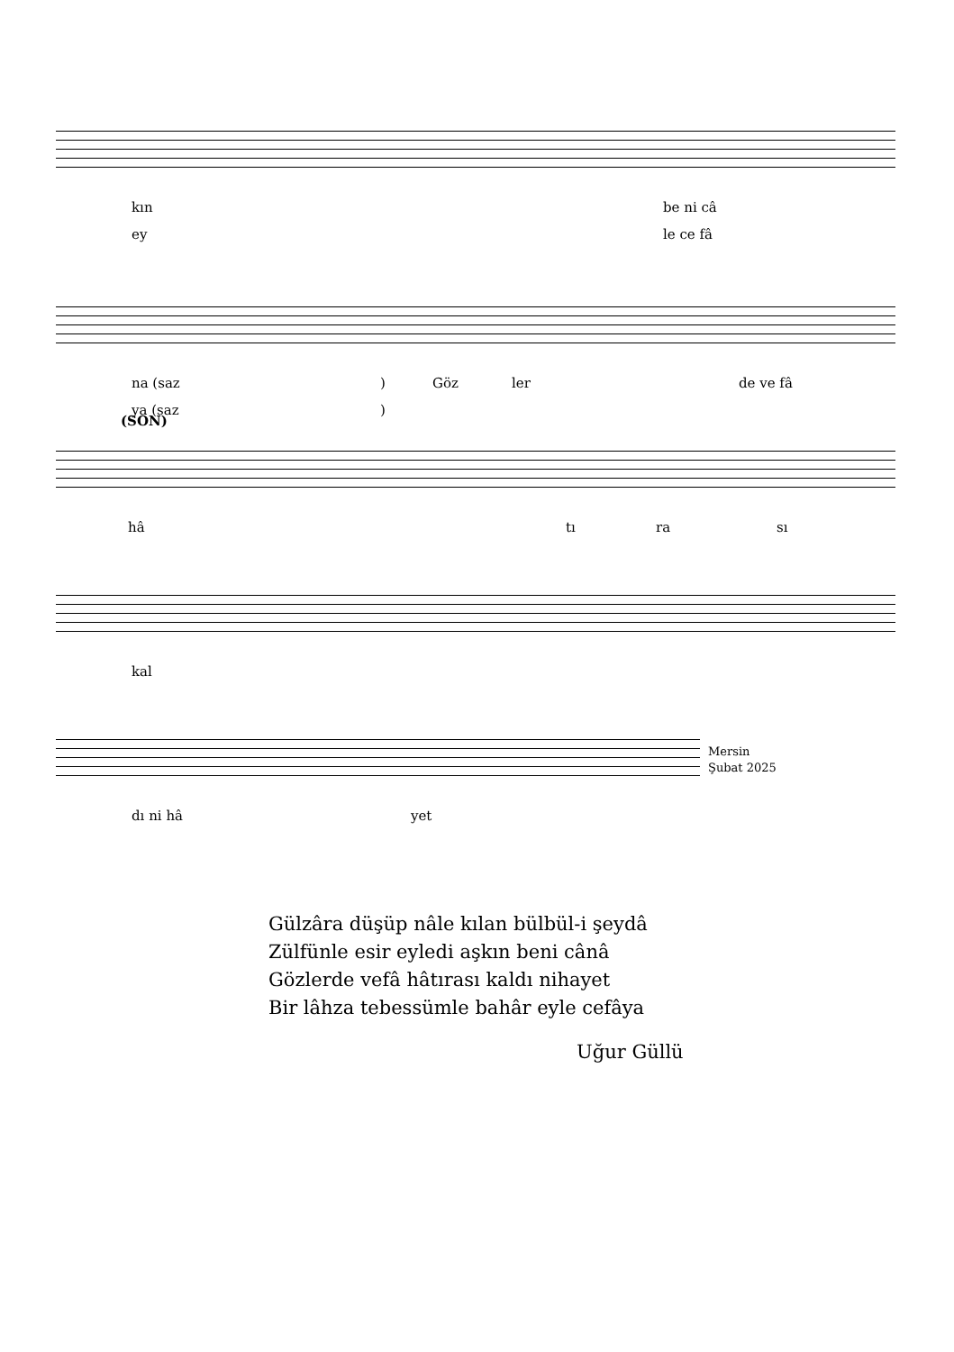kın be ni câ
ey le ce fâ
na (saz) Göz ler de ve fâ
ya (saz)
(SON)
hâ tı ra sı
kal
dı ni hâ yet
Mersin
Şubat 2025
Gülzâra düşüp nâle kılan bülbül-i şeydâ
Zülfünle esir eyledi aşkın beni cânâ
Gözlerde vefâ hâtırası kaldı nihayet
Bir lâhza tebessümle bahâr eyle cefâya
Uğur Güllü